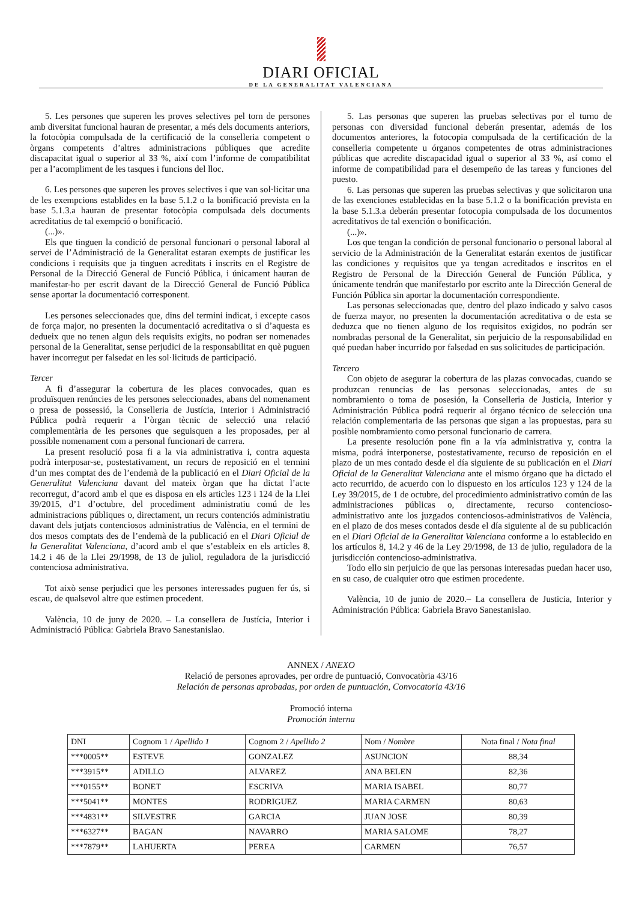DIARI OFICIAL
DE LA GENERALITAT VALENCIANA
5. Les persones que superen les proves selectives pel torn de persones amb diversitat funcional hauran de presentar, a més dels documents anteriors, la fotocòpia compulsada de la certificació de la conselleria competent o òrgans competents d’altres administracions públiques que acredite discapacitat igual o superior al 33 %, així com l’informe de compatibilitat per a l’acompliment de les tasques i funcions del lloc.
6. Les persones que superen les proves selectives i que van sol·licitar una de les exempcions establides en la base 5.1.2 o la bonificació prevista en la base 5.1.3.a hauran de presentar fotocòpia compulsada dels documents acreditatius de tal exempció o bonificació.
(...)».
Els que tinguen la condició de personal funcionari o personal laboral al servei de l’Administració de la Generalitat estaran exempts de justificar les condicions i requisits que ja tinguen acreditats i inscrits en el Registre de Personal de la Direcció General de Funció Pública, i únicament hauran de manifestar-ho per escrit davant de la Direcció General de Funció Pública sense aportar la documentació corresponent.
Les persones seleccionades que, dins del termini indicat, i excepte casos de força major, no presenten la documentació acreditativa o si d’aquesta es dedueix que no tenen algun dels requisits exigits, no podran ser nomenades personal de la Generalitat, sense perjudici de la responsabilitat en què puguen haver incorregut per falsedat en les sol·licituds de participació.
Tercer
A fi d’assegurar la cobertura de les places convocades, quan es produïsquen renúncies de les persones seleccionades, abans del nomenament o presa de possessió, la Conselleria de Justícia, Interior i Administració Pública podrà requerir a l’òrgan tècnic de selecció una relació complementària de les persones que seguisquen a les proposades, per al possible nomenament com a personal funcionari de carrera.
La present resolució posa fi a la via administrativa i, contra aquesta podrà interposar-se, postestativament, un recurs de reposició en el termini d’un mes comptat des de l’endemà de la publicació en el Diari Oficial de la Generalitat Valenciana davant del mateix òrgan que ha dictat l’acte recorregut, d’acord amb el que es disposa en els articles 123 i 124 de la Llei 39/2015, d’1 d’octubre, del procediment administratiu comú de les administracions públiques o, directament, un recurs contenciós administratiu davant dels jutjats contenciosos administratius de València, en el termini de dos mesos comptats des de l’endemà de la publicació en el Diari Oficial de la Generalitat Valenciana, d’acord amb el que s’estableix en els articles 8, 14.2 i 46 de la Llei 29/1998, de 13 de juliol, reguladora de la jurisdicció contenciosa administrativa.
Tot això sense perjudici que les persones interessades puguen fer ús, si escau, de qualsevol altre que estimen procedent.
València, 10 de juny de 2020. – La consellera de Justícia, Interior i Administració Pública: Gabriela Bravo Sanestanislao.
5. Las personas que superen las pruebas selectivas por el turno de personas con diversidad funcional deberán presentar, además de los documentos anteriores, la fotocopia compulsada de la certificación de la conselleria competente u órganos competentes de otras administraciones públicas que acredite discapacidad igual o superior al 33 %, así como el informe de compatibilidad para el desempeño de las tareas y funciones del puesto.
6. Las personas que superen las pruebas selectivas y que solicitaron una de las exenciones establecidas en la base 5.1.2 o la bonificación prevista en la base 5.1.3.a deberán presentar fotocopia compulsada de los documentos acreditativos de tal exención o bonificación.
(...)».
Los que tengan la condición de personal funcionario o personal laboral al servicio de la Administración de la Generalitat estarán exentos de justificar las condiciones y requisitos que ya tengan acreditados e inscritos en el Registro de Personal de la Dirección General de Función Pública, y únicamente tendrán que manifestarlo por escrito ante la Dirección General de Función Pública sin aportar la documentación correspondiente.
Las personas seleccionadas que, dentro del plazo indicado y salvo casos de fuerza mayor, no presenten la documentación acreditativa o de esta se deduzca que no tienen alguno de los requisitos exigidos, no podrán ser nombradas personal de la Generalitat, sin perjuicio de la responsabilidad en qué puedan haber incurrido por falsedad en sus solicitudes de participación.
Tercero
Con objeto de asegurar la cobertura de las plazas convocadas, cuando se produzcan renuncias de las personas seleccionadas, antes de su nombramiento o toma de posesión, la Conselleria de Justicia, Interior y Administración Pública podrá requerir al órgano técnico de selección una relación complementaria de las personas que sigan a las propuestas, para su posible nombramiento como personal funcionario de carrera.
La presente resolución pone fin a la vía administrativa y, contra la misma, podrá interponerse, postestativamente, recurso de reposición en el plazo de un mes contado desde el día siguiente de su publicación en el Diari Oficial de la Generalitat Valenciana ante el mismo órgano que ha dictado el acto recurrido, de acuerdo con lo dispuesto en los artículos 123 y 124 de la Ley 39/2015, de 1 de octubre, del procedimiento administrativo común de las administraciones públicas o, directamente, recurso contencioso-administrativo ante los juzgados contenciosos-administrativos de València, en el plazo de dos meses contados desde el día siguiente al de su publicación en el Diari Oficial de la Generalitat Valenciana conforme a lo establecido en los artículos 8, 14.2 y 46 de la Ley 29/1998, de 13 de julio, reguladora de la jurisdicción contencioso-administrativa.
Todo ello sin perjuicio de que las personas interesadas puedan hacer uso, en su caso, de cualquier otro que estimen procedente.
València, 10 de junio de 2020.– La consellera de Justicia, Interior y Administración Pública: Gabriela Bravo Sanestanislao.
ANNEX / ANEXO
Relació de persones aprovades, per ordre de puntuació, Convocatòria 43/16
Relación de personas aprobadas, por orden de puntuación, Convocatoria 43/16
Promoció interna
Promoción interna
| DNI | Cognom 1 / Apellido 1 | Cognom 2 / Apellido 2 | Nom / Nombre | Nota final / Nota final |
| --- | --- | --- | --- | --- |
| ***0005** | ESTEVE | GONZALEZ | ASUNCION | 88,34 |
| ***3915** | ADILLO | ALVAREZ | ANA BELEN | 82,36 |
| ***0155** | BONET | ESCRIVA | MARIA ISABEL | 80,77 |
| ***5041** | MONTES | RODRIGUEZ | MARIA CARMEN | 80,63 |
| ***4831** | SILVESTRE | GARCIA | JUAN JOSE | 80,39 |
| ***6327** | BAGAN | NAVARRO | MARIA SALOME | 78,27 |
| ***7879** | LAHUERTA | PEREA | CARMEN | 76,57 |